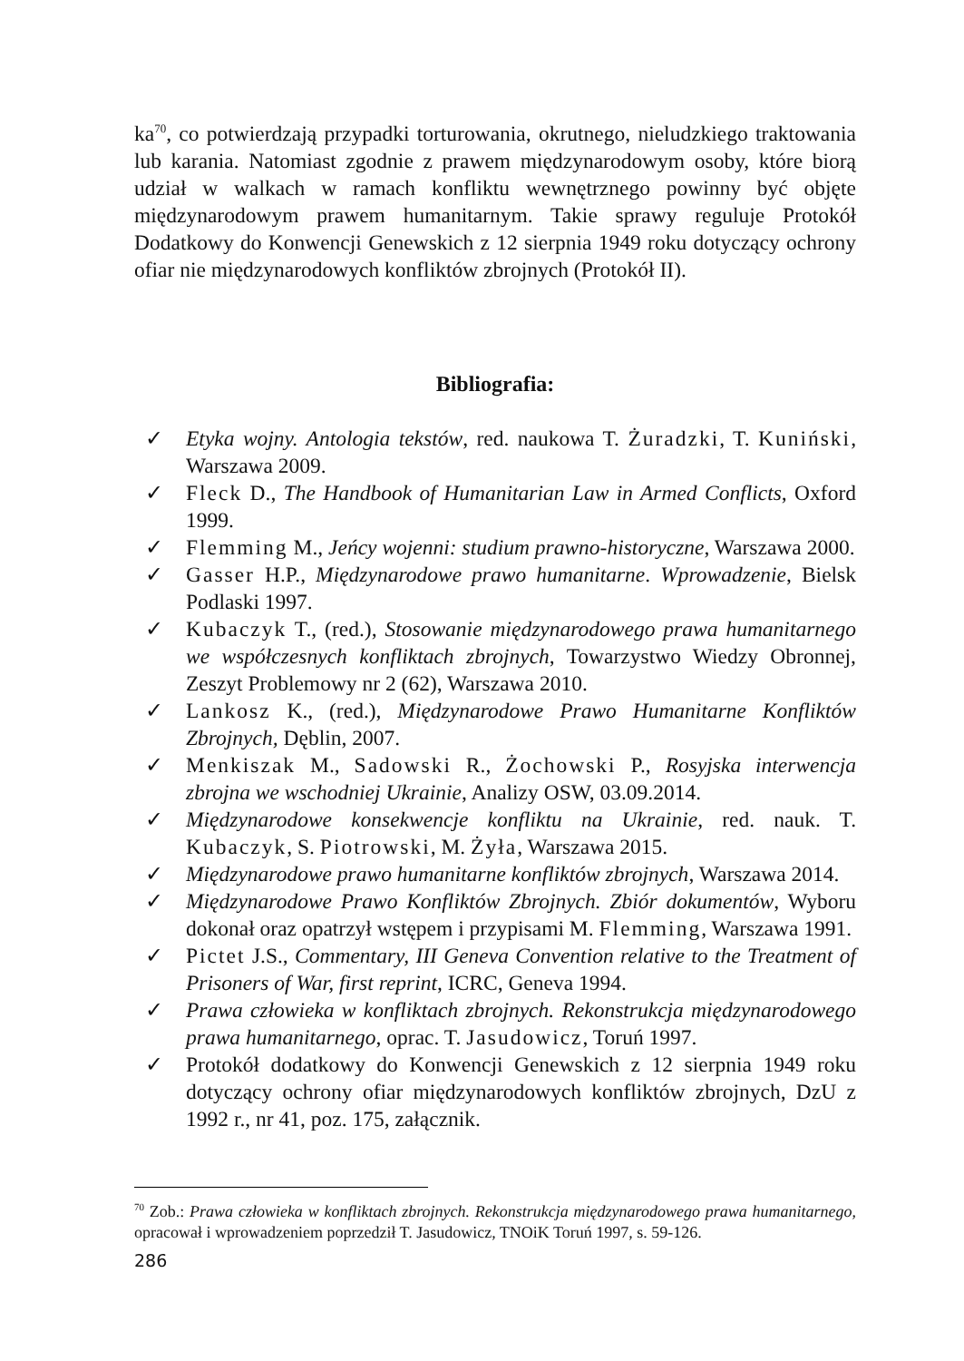ka<sup>70</sup>, co potwierdzają przypadki torturowania, okrutnego, nieludzkiego traktowania lub karania. Natomiast zgodnie z prawem międzynarodowym osoby, które biorą udział w walkach w ramach konfliktu wewnętrznego powinny być objęte międzynarodowym prawem humanitarnym. Takie sprawy reguluje Protokół Dodatkowy do Konwencji Genewskich z 12 sierpnia 1949 roku dotyczący ochrony ofiar nie międzynarodowych konfliktów zbrojnych (Protokół II).
Bibliografia:
✓ Etyka wojny. Antologia tekstów, red. naukowa T. Żuradzki, T. Kuniński, Warszawa 2009.
✓ Fleck D., The Handbook of Humanitarian Law in Armed Conflicts, Oxford 1999.
✓ Flemming M., Jeńcy wojenni: studium prawno-historyczne, Warszawa 2000.
✓ Gasser H.P., Międzynarodowe prawo humanitarne. Wprowadzenie, Bielsk Podlaski 1997.
✓ Kubaczyk T., (red.), Stosowanie międzynarodowego prawa humanitarnego we współczesnych konfliktach zbrojnych, Towarzystwo Wiedzy Obronnej, Zeszyt Problemowy nr 2 (62), Warszawa 2010.
✓ Lankosz K., (red.), Międzynarodowe Prawo Humanitarne Konfliktów Zbrojnych, Dęblin, 2007.
✓ Menkiszak M., Sadowski R., Żochowski P., Rosyjska interwencja zbrojna we wschodniej Ukrainie, Analizy OSW, 03.09.2014.
✓ Międzynarodowe konsekwencje konfliktu na Ukrainie, red. nauk. T. Kubaczyk, S. Piotrowski, M. Żyła, Warszawa 2015.
✓ Międzynarodowe prawo humanitarne konfliktów zbrojnych, Warszawa 2014.
✓ Międzynarodowe Prawo Konfliktów Zbrojnych. Zbiór dokumentów, Wyboru dokonał oraz opatrzył wstępem i przypisami M. Flemming, Warszawa 1991.
✓ Pictet J.S., Commentary, III Geneva Convention relative to the Treatment of Prisoners of War, first reprint, ICRC, Geneva 1994.
✓ Prawa człowieka w konfliktach zbrojnych. Rekonstrukcja międzynarodowego prawa humanitarnego, oprac. T. Jasudowicz, Toruń 1997.
✓ Protokół dodatkowy do Konwencji Genewskich z 12 sierpnia 1949 roku dotyczący ochrony ofiar międzynarodowych konfliktów zbrojnych, DzU z 1992 r., nr 41, poz. 175, załącznik.
<sup>70</sup> Zob.: Prawa człowieka w konfliktach zbrojnych. Rekonstrukcja międzynarodowego prawa humanitarnego, opracował i wprowadzeniem poprzedził T. Jasudowicz, TNOiK Toruń 1997, s. 59-126.
286